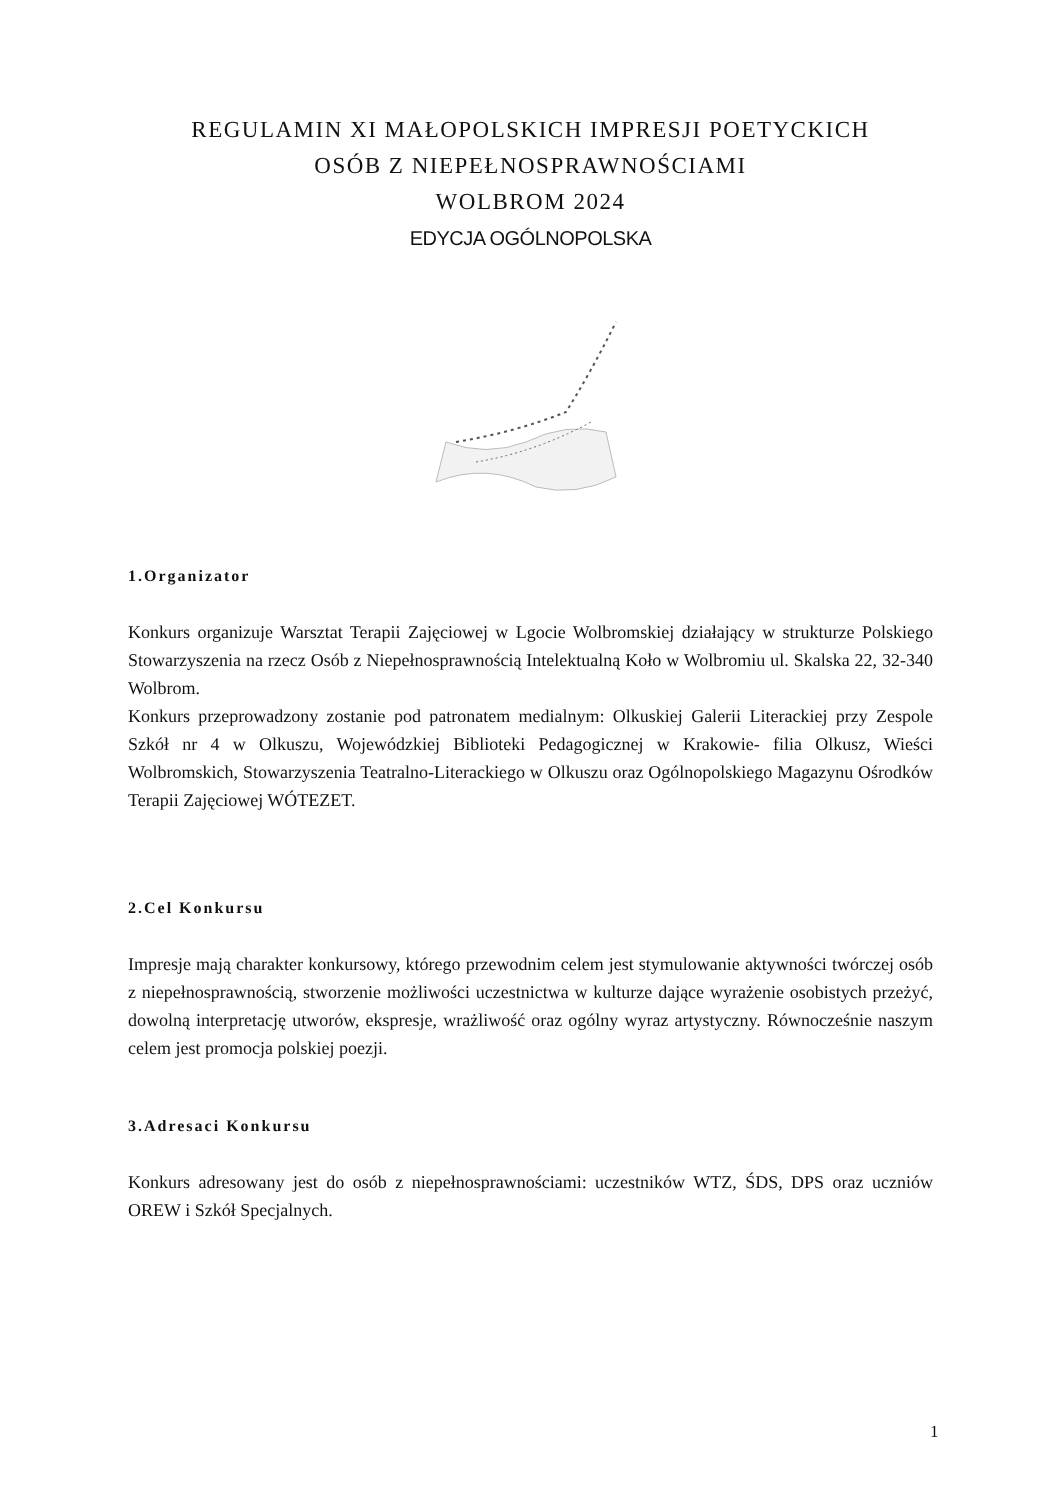REGULAMIN XI MAŁOPOLSKICH IMPRESJI POETYCKICH
OSÓB Z NIEPEŁNOSPRAWNOŚCIAMI
WOLBROM 2024
EDYCJA OGÓLNOPOLSKA
1.Organizator
Konkurs organizuje Warsztat Terapii Zajęciowej w Lgocie Wolbromskiej działający w strukturze Polskiego Stowarzyszenia na rzecz Osób z Niepełnosprawnością Intelektualną Koło w Wolbromiu ul. Skalska 22, 32-340 Wolbrom.
Konkurs przeprowadzony zostanie pod patronatem medialnym: Olkuskiej Galerii Literackiej przy Zespole Szkół nr 4 w Olkuszu, Wojewódzkiej Biblioteki Pedagogicznej w Krakowie- filia Olkusz, Wieści Wolbromskich, Stowarzyszenia Teatralno-Literackiego w Olkuszu oraz Ogólnopolskiego Magazynu Ośrodków Terapii Zajęciowej WÓTEZET.
2.Cel Konkursu
Impresje mają charakter konkursowy, którego przewodnim celem jest stymulowanie aktywności twórczej osób z niepełnosprawnością, stworzenie możliwości uczestnictwa w kulturze dające wyrażenie osobistych przeżyć, dowolną interpretację utworów, ekspresje, wrażliwość oraz ogólny wyraz artystyczny. Równocześnie naszym celem jest promocja polskiej poezji.
3.Adresaci Konkursu
Konkurs adresowany jest do osób z niepełnosprawnościami: uczestników WTZ, ŚDS, DPS oraz uczniów OREW i Szkół Specjalnych.
1